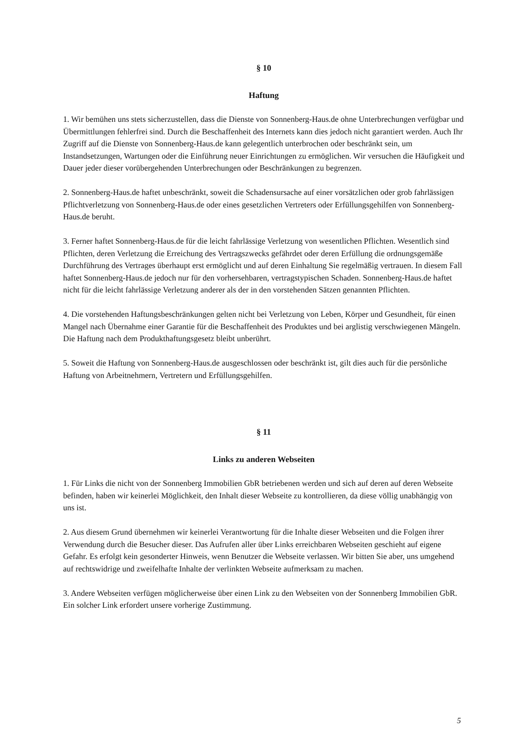§ 10
Haftung
1. Wir bemühen uns stets sicherzustellen, dass die Dienste von Sonnenberg-Haus.de ohne Unterbrechungen verfügbar und Übermittlungen fehlerfrei sind. Durch die Beschaffenheit des Internets kann dies jedoch nicht garantiert werden. Auch Ihr Zugriff auf die Dienste von Sonnenberg-Haus.de kann gelegentlich unterbrochen oder beschränkt sein, um Instandsetzungen, Wartungen oder die Einführung neuer Einrichtungen zu ermöglichen. Wir versuchen die Häufigkeit und Dauer jeder dieser vorübergehenden Unterbrechungen oder Beschränkungen zu begrenzen.
2. Sonnenberg-Haus.de haftet unbeschränkt, soweit die Schadensursache auf einer vorsätzlichen oder grob fahrlässigen Pflichtverletzung von Sonnenberg-Haus.de oder eines gesetzlichen Vertreters oder Erfüllungsgehilfen von Sonnenberg-Haus.de beruht.
3. Ferner haftet Sonnenberg-Haus.de für die leicht fahrlässige Verletzung von wesentlichen Pflichten. Wesentlich sind Pflichten, deren Verletzung die Erreichung des Vertragszwecks gefährdet oder deren Erfüllung die ordnungsgemäße Durchführung des Vertrages überhaupt erst ermöglicht und auf deren Einhaltung Sie regelmäßig vertrauen. In diesem Fall haftet Sonnenberg-Haus.de jedoch nur für den vorhersehbaren, vertragstypischen Schaden. Sonnenberg-Haus.de haftet nicht für die leicht fahrlässige Verletzung anderer als der in den vorstehenden Sätzen genannten Pflichten.
4. Die vorstehenden Haftungsbeschränkungen gelten nicht bei Verletzung von Leben, Körper und Gesundheit, für einen Mangel nach Übernahme einer Garantie für die Beschaffenheit des Produktes und bei arglistig verschwiegenen Mängeln. Die Haftung nach dem Produkthaftungsgesetz bleibt unberührt.
5. Soweit die Haftung von Sonnenberg-Haus.de ausgeschlossen oder beschränkt ist, gilt dies auch für die persönliche Haftung von Arbeitnehmern, Vertretern und Erfüllungsgehilfen.
§ 11
Links zu anderen Webseiten
1. Für Links die nicht von der Sonnenberg Immobilien GbR betriebenen werden und sich auf deren auf deren Webseite befinden, haben wir keinerlei Möglichkeit, den Inhalt dieser Webseite zu kontrollieren, da diese völlig unabhängig von uns ist.
2. Aus diesem Grund übernehmen wir keinerlei Verantwortung für die Inhalte dieser Webseiten und die Folgen ihrer Verwendung durch die Besucher dieser. Das Aufrufen aller über Links erreichbaren Webseiten geschieht auf eigene Gefahr. Es erfolgt kein gesonderter Hinweis, wenn Benutzer die Webseite verlassen. Wir bitten Sie aber, uns umgehend auf rechtswidrige und zweifelhafte Inhalte der verlinkten Webseite aufmerksam zu machen.
3. Andere Webseiten verfügen möglicherweise über einen Link zu den Webseiten von der Sonnenberg Immobilien GbR. Ein solcher Link erfordert unsere vorherige Zustimmung.
5